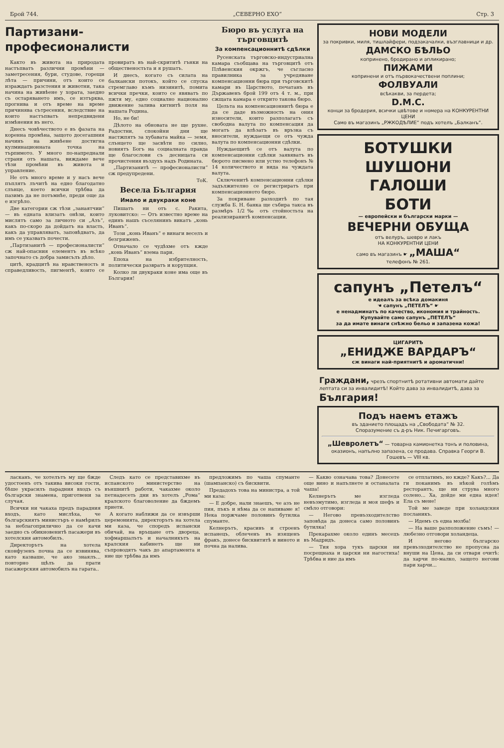Брой 744. „СЕВЕРНО ЕХО“Стр. 3
Партизани-професионалисти
Както въ живота на природата настъпватъ различни промѣни — заметресения, бури, студове, горещи лѣта — причини, отъ които се израждатъ разстения и животни, така начина на живѣене у хората, заедно съ остаряването имъ, се изтърква, прогнива и отъ време на време причинява сътресения, вследствие на които настъпватъ непредвидени измѣнения въ него.
Днесъ човѣчеството е въ фазата на коренна промѣна, защото досегашния начинъ на живѣене достигна кулминационната точка на търпимото. У много по-напреднали страни отъ нашата, виждаме вече тѣзи промѣни въ живота и управление.
Не отъ много време и у насъ вече пъплятъ лъчитѣ на едно благодатно слънце, което всички трѣбва да пазимъ да не потъмнѣе, преди още да е изгрѣло.
Две категории сж тѣзи „занаятчии“ — въ едната влизатъ онѣзи, които мислятъ само за личното си „Азъ“, какъ по-скоро да дойдатъ на власть, какъ да управляватъ, заповѣдватъ, да имъ се указватъ почести.
„Партизанитѣ — професионалисти“ сж най-опасния елементъ въ всѣко започнато съ добра замисълъ дѣло.
цитѣ, крадцитѣ на нравственость и справедливость, пигментѣ, които се провиратъ въ най-скрититѣ гънки на общественостьта и я рушатъ.
И днесъ, когато съ силата на балкански потокъ, който се спуска стремглаво къмъ низинитѣ, помита всички пречки, които се явяватъ по пжтя му, едно социално национално движение залива китнитѣ поля на нашата Родина.
Но, не би!
Дѣлото на обновата не ще рухне. Радостни, спокойни дни ще настжпятъ за хубавата майка — земя, слънцето ще засвѣти по силно, новиятъ Богъ на социалната правда ще благослови съ десницата си прочистения въздухъ надъ Родината.
„Партизанитѣ — професионалисти“ сж предупредени.
ТоК.
Весела България
Имало и двукраки коне
Пишатъ ни отъ с. Ракита, луковитско: — Отъ известно време на единъ нашъ съселянинъ викатъ „конь Иванъ“.
Този „конь Иванъ“ е винаги веселъ и безгриженъ.
Отначало се чудѣхме отъ кжде „конь Иванъ“ взема пари.
Епоха на избрителность, политически развратъ и корупция.
Колко ли двукраки коне има още въ България!
Бюро въ услуга на търговцитѣ
За компенсационнитѣ сдѣлки
Русенската търговско-индустриална камара съобщава на търговцитѣ отъ Плѣвенския окржгъ, че съгласно правилника за учредяване компенсационни бюра при търговскитѣ камари въ Царството, печатанъ въ Държавенъ брой 199 отъ 4 т. м., при сжщата камара е открито такова бюро.
Цельта на компенсационнитѣ бюра е да се даде възможность на ония износители, които разполагатъ съ свободна валута по компенсация да могатъ да влѣзатъ въ връзка съ вносители, нуждаещи се отъ чужда валута по компенсационни сдѣлки.
Нуждаещитѣ се отъ валута по компенсационни сдѣлки заявяватъ въ бюрото писмено или устно телефонъ № 14 количеството и вида на чуждата валута.
Сключенитѣ компенсационни сдѣлки задължително се регистриратъ при компенсационното бюро.
За покриване разходитѣ по тая служба Б. Н. банка ще събира такса въ размѣръ 1/2‰ отъ стойностьта на реализиранитѣ компенсации.
НОВИ МОДЕЛИ
за покривки, миля, тишлайфери, подзакачалки, възглавници и др.
ДАМСКО БѢЛЬО
копринено, бродирано и апликирано;
ПИЖАМИ
копринени и отъ първокачествени поплини;
ФОЛВУАЛИ
всѣкакви, за пердета;
D.M.C.
конци за бродерия, всички цвѣтове и номера на КОНКУРЕНТНИ ЦЕНИ
Само въ магазинъ „РЖКОДѢЛИЕ“ подъ хотелъ „Балканъ“.
БОТУШКИ
ШУШОНИ
ГАЛОШИ
БОТИ
— европейски и български марки —
ВЕЧЕРНИ ОБУЩА
отъ велуръ, шевро и лакъ
НА КОНКУРЕНТНИ ЦЕНИ
само въ магазинъ ☛ „МАША“
телефонъ № 261.
сапунъ „Петелъ“
е идеалъ за всѣка домакиня
☚ сапунъ „ПЕТЕЛЪ“ ☛
е ненадминатъ по качество, икономия и трайность.
Купувайте само сапунъ „ПЕТЕЛЪ“
за да имате винаги снѣжно бельо и запазена кожа!
ЦИГАРИТѢ
„ЕНИДЖЕ ВАРДАРЪ“
сж винаги най-приятнитѣ и ароматични!
Граждани, чрезъ спортнитѣ ротативни автомати дайте лептата си за инвалидитѣ! Който дава за инвалидитѣ, дава за България!
Подъ наемъ етажъ
въ зданието площадъ на „Свободата“ № 32.
Споразумение съ д-ръ Ник. Печигарговъ.
„Шевролетъ“ — товарна камионетка тонъ и половина, оказионъ, напълно запазена, се продава. Справка Георги В. Гошевъ — VIII кв.
ласканъ, че хотелътъ му ще бжде удостоенъ отъ такива високи гости, бѣше украсилъ парадния входъ съ български знамена, приготвени за случая.
Всички ни чакаха предъ парадния входъ, като мислѣха, че българскиятъ министъръ е намѣрилъ за неблагоприлично да се качи заедно съ обикновенитѣ пасажери въ хотелския автомобилъ.
Директорътъ на хотела сконфузенъ почна да се извинява, като казваше, че ако знаялъ... повторно щѣлъ да прати пасажерския автомобилъ на гарата..
Следъ като се представихме въ испанското министерство на външнитѣ работи, чакахме около петнадесеть дни въ хотелъ „Рома“ кралското благоволение да бждемъ приети.
А когато наближи да се извърши церемонията, директорътъ на хотела ми каза, че споредъ испански обичай, на връщане отъ двореца, хофмаршалътъ и началникътъ на кралския кабинетъ ще ни съпроводятъ чакъ до апартамента и ние ще трѣбва да имъ
предложимъ по чаша спуманте (шампанско) съ бисквити.
Предадохъ това на министра, а той ми каза:
— Е добре, нали знаешъ, че азъ не пия, пъкъ и нѣма да се напиваме я! Нека поржчаме половинъ бутилка спуманте.
Келнерътъ, красивъ и строенъ испанецъ, облеченъ въ изященъ фракъ, донесе бисквититѣ и виното и почна да налива.
— Какво означава това? Донесете още вино и напълнете и останалата чаша!
Келнерътъ ме изгледа невъзмутимо, изгледа и моя шефъ и смѣло отговори:
— Негово превъзходителство заповѣда да донеса само половинъ бутилка!
Прекарахме около единъ месецъ въ Мадридъ.
— Тия хора тукъ царски ни посрещнаха и царски ни нагостиха! Трѣбва и ние да имъ
се отплатимъ, но кжде? Какъ?... Да ги поканимъ въ нѣкой голѣмъ ресторантъ, ще ни струва много солено... Ха, дойде ми една идея! Ела съ мене!
Той ме заведе при холандския посланикъ.
— Идемъ съ една молба!
— На ваше разположение съмъ! — любезно отговори холандеца.
И негово българско превъзходителство не пропусна да внуши на Цена, да си отваря очитѣ: да харчи по-малко, защото негови пари харчи...